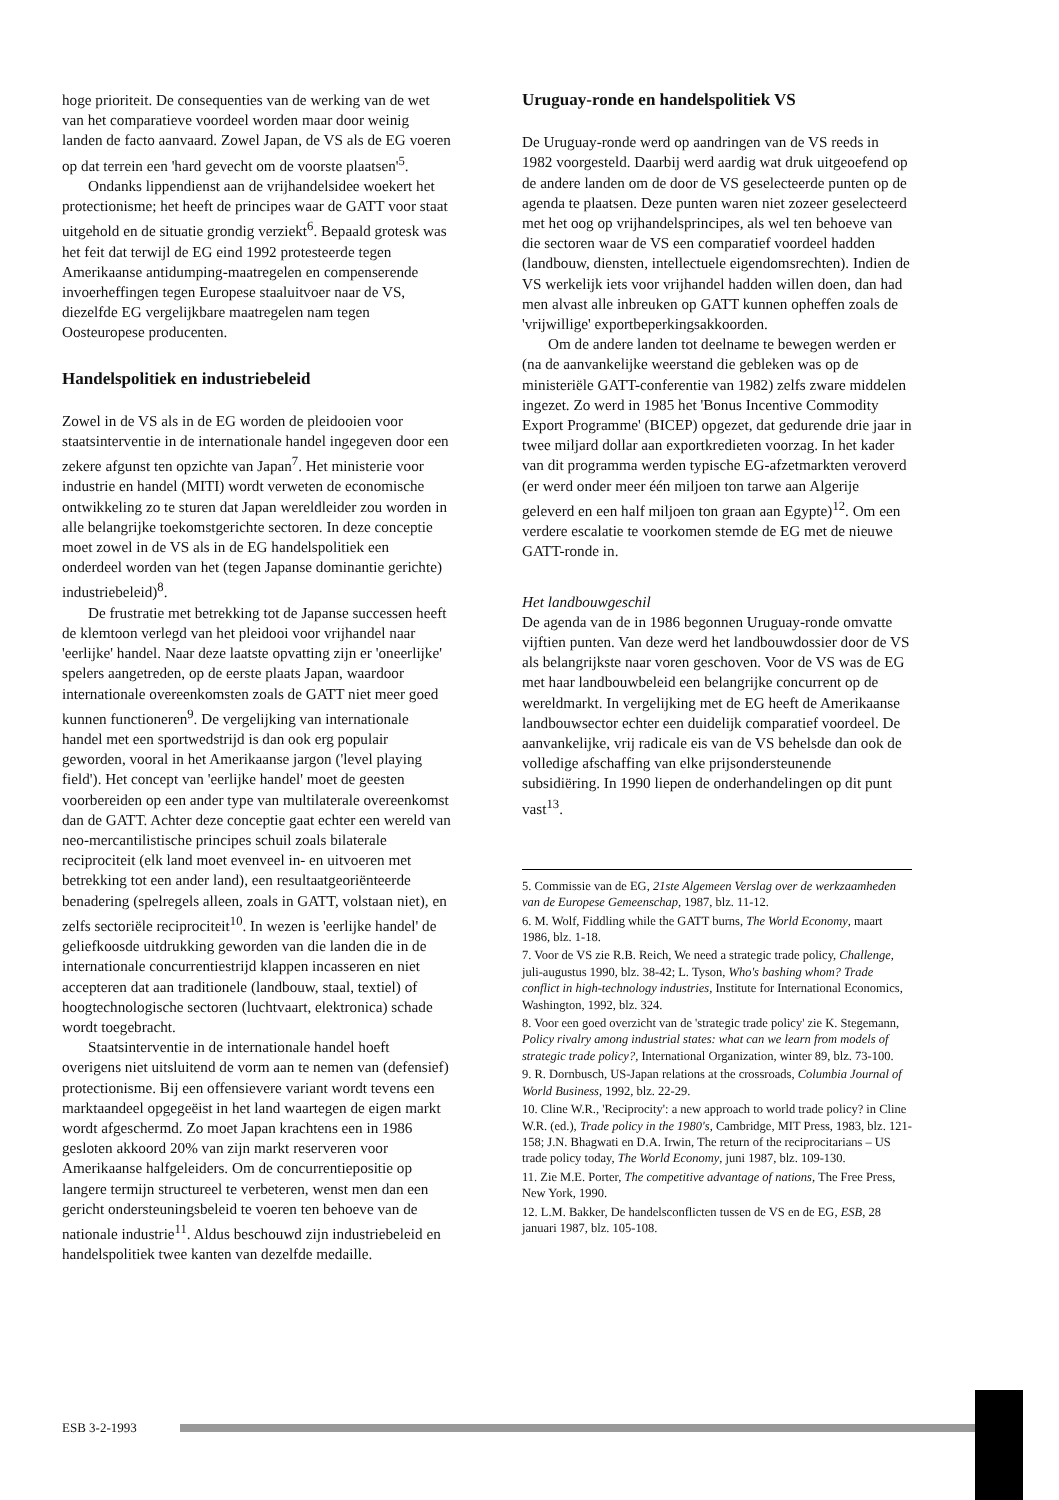hoge prioriteit. De consequenties van de werking van de wet van het comparatieve voordeel worden maar door weinig landen de facto aanvaard. Zowel Japan, de VS als de EG voeren op dat terrein een 'hard gevecht om de voorste plaatsen'<sup>5</sup>.
Ondanks lippendienst aan de vrijhandelsidee woekert het protectionisme; het heeft de principes waar de GATT voor staat uitgehold en de situatie grondig verziekt<sup>6</sup>. Bepaald grotesk was het feit dat terwijl de EG eind 1992 protesteerde tegen Amerikaanse antidumping-maatregelen en compenserende invoerheffingen tegen Europese staaluitvoer naar de VS, diezelfde EG vergelijkbare maatregelen nam tegen Oosteuropese producenten.
Handelspolitiek en industriebeleid
Zowel in de VS als in de EG worden de pleidooien voor staatsinterventie in de internationale handel ingegeven door een zekere afgunst ten opzichte van Japan<sup>7</sup>. Het ministerie voor industrie en handel (MITI) wordt verweten de economische ontwikkeling zo te sturen dat Japan wereldleider zou worden in alle belangrijke toekomstgerichte sectoren. In deze conceptie moet zowel in de VS als in de EG handelspolitiek een onderdeel worden van het (tegen Japanse dominantie gerichte) industriebeleid)<sup>8</sup>.
De frustratie met betrekking tot de Japanse successen heeft de klemtoon verlegd van het pleidooi voor vrijhandel naar 'eerlijke' handel. Naar deze laatste opvatting zijn er 'oneerlijke' spelers aangetreden, op de eerste plaats Japan, waardoor internationale overeenkomsten zoals de GATT niet meer goed kunnen functioneren<sup>9</sup>. De vergelijking van internationale handel met een sportwedstrijd is dan ook erg populair geworden, vooral in het Amerikaanse jargon ('level playing field'). Het concept van 'eerlijke handel' moet de geesten voorbereiden op een ander type van multilaterale overeenkomst dan de GATT. Achter deze conceptie gaat echter een wereld van neo-mercantilistische principes schuil zoals bilaterale reciprociteit (elk land moet evenveel in- en uitvoeren met betrekking tot een ander land), een resultaatgeoriënteerde benadering (spelregels alleen, zoals in GATT, volstaan niet), en zelfs sectoriële reciprociteit<sup>10</sup>. In wezen is 'eerlijke handel' de geliefkoosde uitdrukking geworden van die landen die in de internationale concurrentiestrijd klappen incasseren en niet accepteren dat aan traditionele (landbouw, staal, textiel) of hoogtechnologische sectoren (luchtvaart, elektronica) schade wordt toegebracht.
Staatsinterventie in de internationale handel hoeft overigens niet uitsluitend de vorm aan te nemen van (defensief) protectionisme. Bij een offensievere variant wordt tevens een marktaandeel opgegeëist in het land waartegen de eigen markt wordt afgeschermd. Zo moet Japan krachtens een in 1986 gesloten akkoord 20% van zijn markt reserveren voor Amerikaanse halfgeleiders. Om de concurrentiepositie op langere termijn structureel te verbeteren, wenst men dan een gericht ondersteuningsbeleid te voeren ten behoeve van de nationale industrie<sup>11</sup>. Aldus beschouwd zijn industriebeleid en handelspolitiek twee kanten van dezelfde medaille.
Uruguay-ronde en handelspolitiek VS
De Uruguay-ronde werd op aandringen van de VS reeds in 1982 voorgesteld. Daarbij werd aardig wat druk uitgeoefend op de andere landen om de door de VS geselecteerde punten op de agenda te plaatsen. Deze punten waren niet zozeer geselecteerd met het oog op vrijhandelsprincipes, als wel ten behoeve van die sectoren waar de VS een comparatief voordeel hadden (landbouw, diensten, intellectuele eigendomsrechten). Indien de VS werkelijk iets voor vrijhandel hadden willen doen, dan had men alvast alle inbreuken op GATT kunnen opheffen zoals de 'vrijwillige' exportbeperkingsakkoorden.
Om de andere landen tot deelname te bewegen werden er (na de aanvankelijke weerstand die gebleken was op de ministeriële GATT-conferentie van 1982) zelfs zware middelen ingezet. Zo werd in 1985 het 'Bonus Incentive Commodity Export Programme' (BICEP) opgezet, dat gedurende drie jaar in twee miljard dollar aan exportkredieten voorzag. In het kader van dit programma werden typische EG-afzetmarkten veroverd (er werd onder meer één miljoen ton tarwe aan Algerije geleverd en een half miljoen ton graan aan Egypte)<sup>12</sup>. Om een verdere escalatie te voorkomen stemde de EG met de nieuwe GATT-ronde in.
Het landbouwgeschil
De agenda van de in 1986 begonnen Uruguay-ronde omvatte vijftien punten. Van deze werd het landbouwdossier door de VS als belangrijkste naar voren geschoven. Voor de VS was de EG met haar landbouwbeleid een belangrijke concurrent op de wereldmarkt. In vergelijking met de EG heeft de Amerikaanse landbouwsector echter een duidelijk comparatief voordeel. De aanvankelijke, vrij radicale eis van de VS behelsde dan ook de volledige afschaffing van elke prijsondersteunende subsidiëring. In 1990 liepen de onderhandelingen op dit punt vast<sup>13</sup>.
5. Commissie van de EG, 21ste Algemeen Verslag over de werkzaamheden van de Europese Gemeenschap, 1987, blz. 11-12.
6. M. Wolf, Fiddling while the GATT burns, The World Economy, maart 1986, blz. 1-18.
7. Voor de VS zie R.B. Reich, We need a strategic trade policy, Challenge, juli-augustus 1990, blz. 38-42; L. Tyson, Who's bashing whom? Trade conflict in high-technology industries, Institute for International Economics, Washington, 1992, blz. 324.
8. Voor een goed overzicht van de 'strategic trade policy' zie K. Stegemann, Policy rivalry among industrial states: what can we learn from models of strategic trade policy?, International Organization, winter 89, blz. 73-100.
9. R. Dornbusch, US-Japan relations at the crossroads, Columbia Journal of World Business, 1992, blz. 22-29.
10. Cline W.R., 'Reciprocity': a new approach to world trade policy? in Cline W.R. (ed.), Trade policy in the 1980's, Cambridge, MIT Press, 1983, blz. 121-158; J.N. Bhagwati en D.A. Irwin, The return of the reciprocitarians – US trade policy today, The World Economy, juni 1987, blz. 109-130.
11. Zie M.E. Porter, The competitive advantage of nations, The Free Press, New York, 1990.
12. L.M. Bakker, De handelsconflicten tussen de VS en de EG, ESB, 28 januari 1987, blz. 105-108.
ESB 3-2-1993